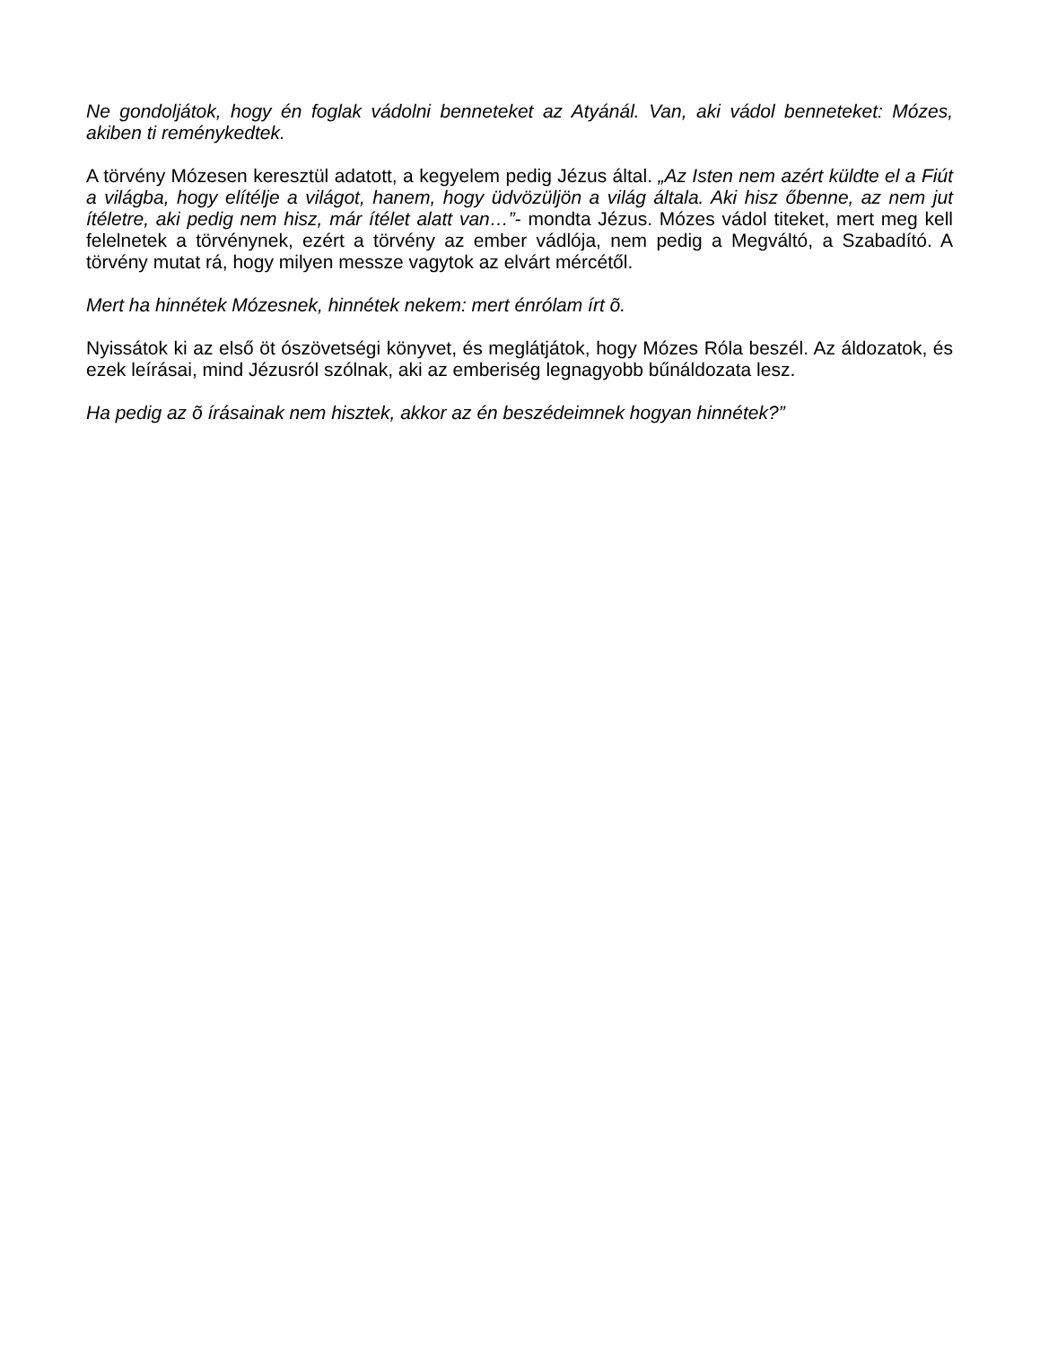Ne gondoljátok, hogy én foglak vádolni benneteket az Atyánál. Van, aki vádol benneteket: Mózes, akiben ti reménykedtek.
A törvény Mózesen keresztül adatott, a kegyelem pedig Jézus által. „Az Isten nem azért küldte el a Fiút a világba, hogy elítélje a világot, hanem, hogy üdvözüljön a világ általa. Aki hisz őbenne, az nem jut ítéletre, aki pedig nem hisz, már ítélet alatt van…”- mondta Jézus. Mózes vádol titeket, mert meg kell felelnetek a törvénynek, ezért a törvény az ember vádlója, nem pedig a Megváltó, a Szabadító. A törvény mutat rá, hogy milyen messze vagytok az elvárt mércétől.
Mert ha hinnétek Mózesnek, hinnétek nekem: mert énrólam írt õ.
Nyissátok ki az első öt ószövetségi könyvet, és meglátjátok, hogy Mózes Róla beszél. Az áldozatok, és ezek leírásai, mind Jézusról szólnak, aki az emberiség legnagyobb bűnáldozata lesz.
Ha pedig az õ írásainak nem hisztek, akkor az én beszédeimnek hogyan hinnétek?”